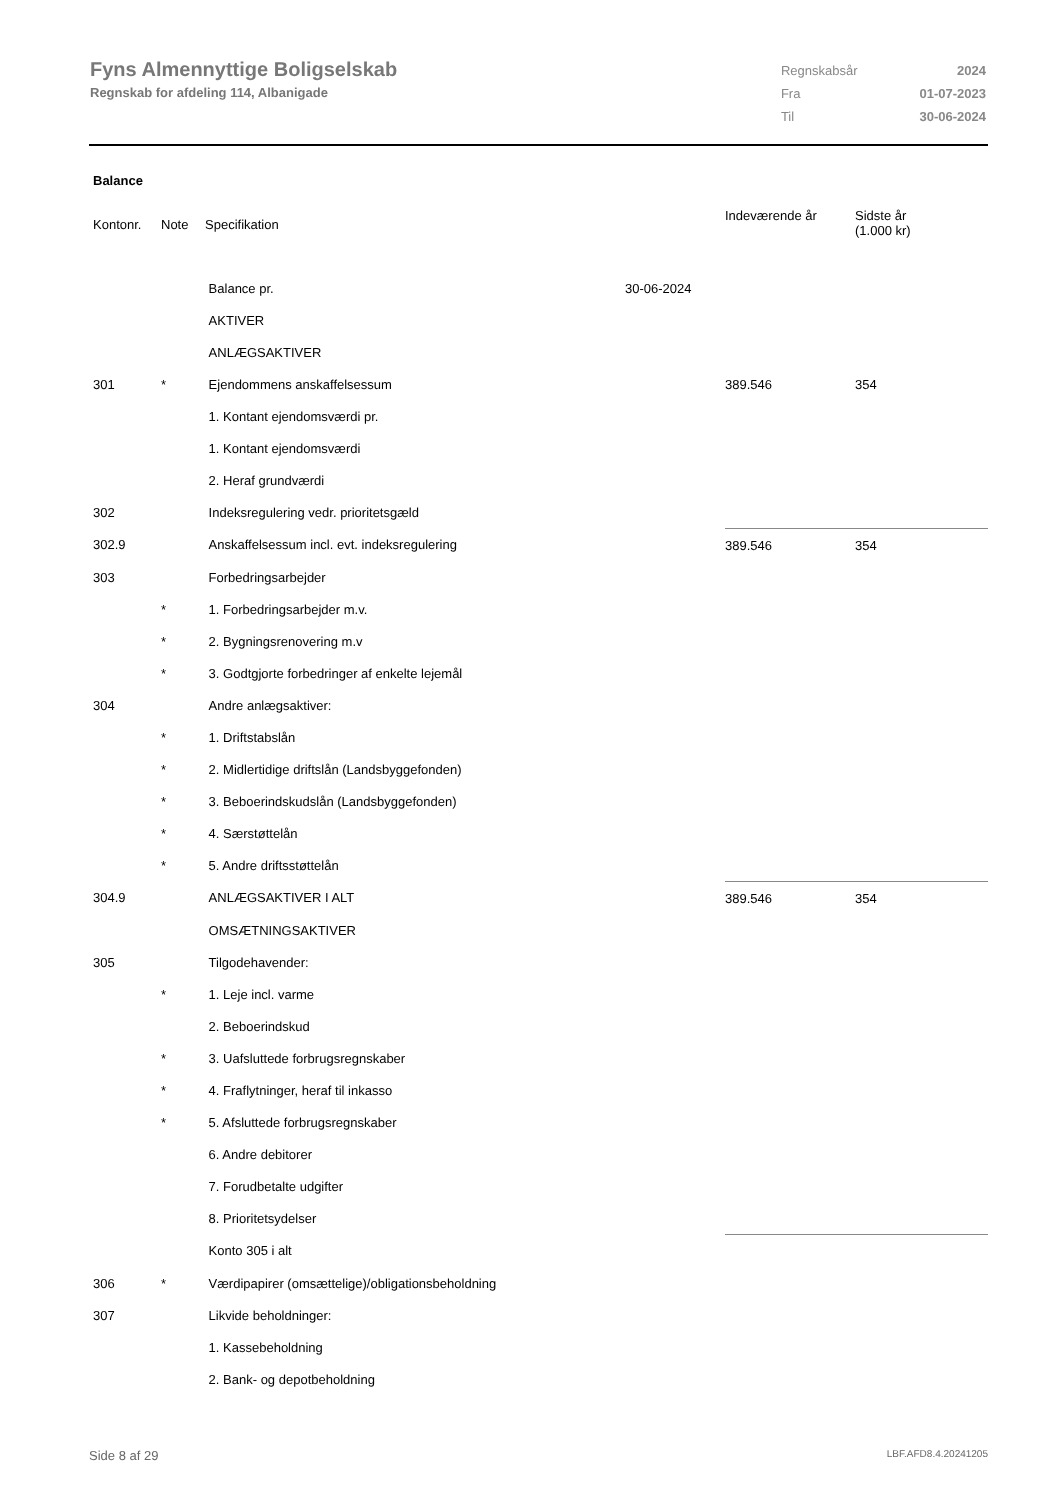Fyns Almennyttige Boligselskab
Regnskab for afdeling 114, Albanigade
| Regnskabsår | 2024 |
| Fra | 01-07-2023 |
| Til | 30-06-2024 |
Balance
| Kontonr. | Note | Specifikation | | Indeværende år | Sidste år (1.000 kr) |
| --- | --- | --- | --- | --- | --- |
| | | Balance pr. | 30-06-2024 | | |
| | | AKTIVER | | | |
| | | ANLÆGSAKTIVER | | | |
| 301 | * | Ejendommens anskaffelsessum | | 389.546 | 354 |
| | | 1. Kontant ejendomsværdi pr. | | | |
| | | 1. Kontant ejendomsværdi | | | |
| | | 2. Heraf grundværdi | | | |
| 302 | | Indeksregulering vedr. prioritetsgæld | | | |
| 302.9 | | Anskaffelsessum incl. evt. indeksregulering | | 389.546 | 354 |
| 303 | | Forbedringsarbejder | | | |
| | * | 1. Forbedringsarbejder m.v. | | | |
| | * | 2. Bygningsrenovering m.v | | | |
| | * | 3. Godtgjorte forbedringer af enkelte lejemål | | | |
| 304 | | Andre anlægsaktiver: | | | |
| | * | 1. Driftstabslån | | | |
| | * | 2. Midlertidige driftslån (Landsbyggefonden) | | | |
| | * | 3. Beboerindskudslån (Landsbyggefonden) | | | |
| | * | 4. Særstøttelån | | | |
| | * | 5. Andre driftsstøttelån | | | |
| 304.9 | | ANLÆGSAKTIVER I ALT | | 389.546 | 354 |
| | | OMSÆTNINGSAKTIVER | | | |
| 305 | | Tilgodehavender: | | | |
| | * | 1. Leje incl. varme | | | |
| | | 2. Beboerindskud | | | |
| | * | 3. Uafsluttede forbrugsregnskaber | | | |
| | * | 4. Fraflytninger, heraf til inkasso | | | |
| | * | 5. Afsluttede forbrugsregnskaber | | | |
| | | 6. Andre debitorer | | | |
| | | 7. Forudbetalte udgifter | | | |
| | | 8. Prioritetsydelser | | | |
| | | Konto 305 i alt | | | |
| 306 | * | Værdipapirer (omsættelige)/obligationsbeholdning | | | |
| 307 | | Likvide beholdninger: | | | |
| | | 1. Kassebeholdning | | | |
| | | 2. Bank- og depotbeholdning | | | |
Side 8 af 29 LBF.AFD8.4.20241205